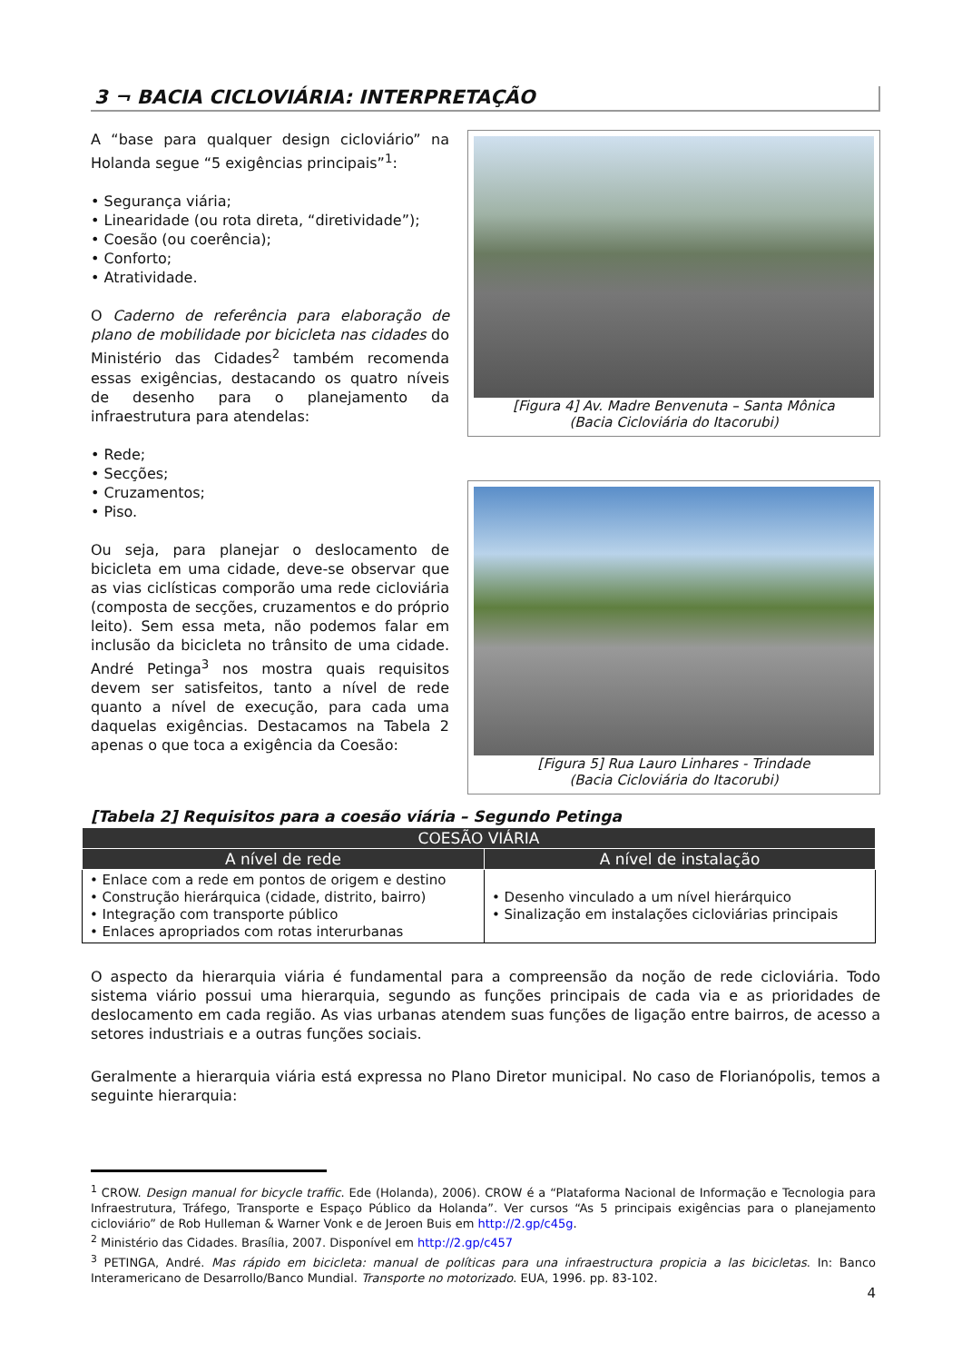3 ¬ BACIA CICLOVIÁRIA: INTERPRETAÇÃO
A “base para qualquer design cicloviário” na Holanda segue “5 exigências principais”<sup>1</sup>:
• Segurança viária;
• Linearidade (ou rota direta, “diretividade”);
• Coesão (ou coerência);
• Conforto;
• Atratividade.
O Caderno de referência para elaboração de plano de mobilidade por bicicleta nas cidades do Ministério das Cidades<sup>2</sup> também recomenda essas exigências, destacando os quatro níveis de desenho para o planejamento da infraestrutura para atendelas:
• Rede;
• Secções;
• Cruzamentos;
• Piso.
Ou seja, para planejar o deslocamento de bicicleta em uma cidade, deve-se observar que as vias ciclísticas comporão uma rede cicloviária (composta de secções, cruzamentos e do próprio leito). Sem essa meta, não podemos falar em inclusão da bicicleta no trânsito de uma cidade. André Petinga<sup>3</sup> nos mostra quais requisitos devem ser satisfeitos, tanto a nível de rede quanto a nível de execução, para cada uma daquelas exigências. Destacamos na Tabela 2 apenas o que toca a exigência da Coesão:
[Figura 4] Av. Madre Benvenuta – Santa Mônica
(Bacia Cicloviária do Itacorubi)
[Figura 5] Rua Lauro Linhares - Trindade
(Bacia Cicloviária do Itacorubi)
[Tabela 2] Requisitos para a coesão viária – Segundo Petinga
| COESÃO VIÁRIA | |
| --- | --- |
| A nível de rede | A nível de instalação |
| • Enlace com a rede em pontos de origem e destino • Construção hierárquica (cidade, distrito, bairro) • Integração com transporte público • Enlaces apropriados com rotas interurbanas | • Desenho vinculado a um nível hierárquico • Sinalização em instalações cicloviárias principais |
O aspecto da hierarquia viária é fundamental para a compreensão da noção de rede cicloviária. Todo sistema viário possui uma hierarquia, segundo as funções principais de cada via e as prioridades de deslocamento em cada região. As vias urbanas atendem suas funções de ligação entre bairros, de acesso a setores industriais e a outras funções sociais.
Geralmente a hierarquia viária está expressa no Plano Diretor municipal. No caso de Florianópolis, temos a seguinte hierarquia:
<sup>1</sup> CROW. Design manual for bicycle traffic. Ede (Holanda), 2006). CROW é a “Plataforma Nacional de Informação e Tecnologia para Infraestrutura, Tráfego, Transporte e Espaço Público da Holanda”. Ver cursos “As 5 principais exigências para o planejamento cicloviário” de Rob Hulleman & Warner Vonk e de Jeroen Buis em http://2.gp/c45g.
<sup>2</sup> Ministério das Cidades. Brasília, 2007. Disponível em http://2.gp/c457
<sup>3</sup> PETINGA, André. Mas rápido em bicicleta: manual de políticas para una infraestructura propicia a las bicicletas. In: Banco Interamericano de Desarrollo/Banco Mundial. Transporte no motorizado. EUA, 1996. pp. 83-102.
4